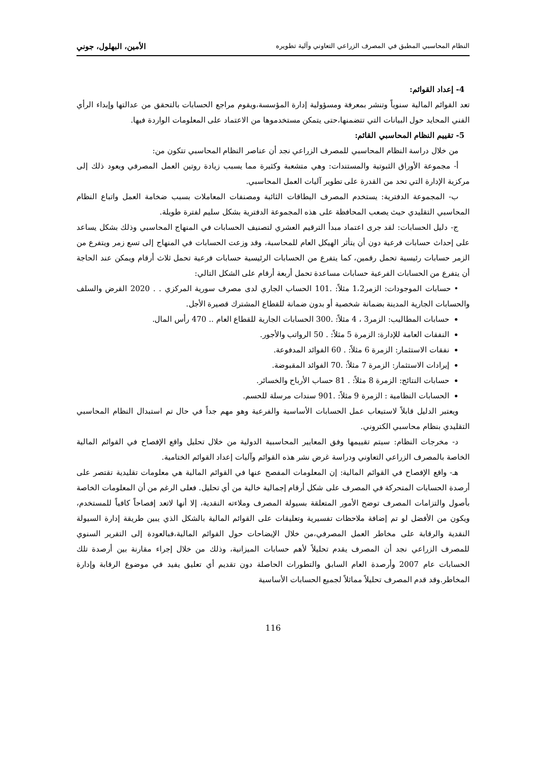النظام المحاسبي المطبق في المصرف الزراعي التعاوني وآلية تطويره الأمين، البهلول، جوني
4- إعداد القوائم:
تعد القوائم المالية سنوياً وتنشر بمعرفة ومسؤولية إدارة المؤسسة،ويقوم مراجع الحسابات بالتحقق من عدالتها وإبداء الرأي الفني المحايد حول البيانات التي تتضمنها،حتى يتمكن مستخدموها من الاعتماد على المعلومات الواردة فيها.
5- تقييم النظام المحاسبي القائم:
من خلال دراسة النظام المحاسبي للمصرف الزراعي نجد أن عناصر النظام المحاسبي تتكون من:
أ- مجموعة الأوراق الثبوتية والمستندات: وهي متشعبة وكثيرة مما يسبب زيادة روتين العمل المصرفي ويعود ذلك إلى مركزية الإدارة التي تحد من القدرة على تطوير آليات العمل المحاسبي.
ب- المجموعة الدفترية: يستخدم المصرف البطاقات الثائبة ومصنفات المعاملات بسبب ضخامة العمل واتباع النظام المحاسبي التقليدي حيث يصعب المحافظة على هذه المجموعة الدفترية بشكل سليم لفترة طويلة.
ج- دليل الحسابات: لقد جرى اعتماد مبدأ الترقيم العشري لتصنيف الحسابات في المنهاج المحاسبي وذلك بشكل يساعد على إحداث حسابات فرعية دون أن يتأثر الهيكل العام للمحاسبة، وقد وزعت الحسابات في المنهاج إلى تسع زمر ويتفرع من الزمر حسابات رئيسية تحمل رقمين، كما يتفرع من الحسابات الرئيسية حسابات فرعية تحمل ثلاث أرقام ويمكن عند الحاجة أن يتفرع من الحسابات الفرعية حسابات مساعدة تحمل أربعة أرقام على الشكل التالي:
• حسابات الموجودات: الزمر1،2 مثلاً: .101 الحساب الجاري لدى مصرف سورية المركزي . . 2020 القرض والسلف والحسابات الجارية المدينة بضمانة شخصية أو بدون ضمانة للقطاع المشترك قصيرة الأجل.
حسابات المطاليب: الزمر3 ، 4 مثلاً: .300 الحسابات الجارية للقطاع العام .. 470 رأس المال.
النفقات العامة للإدارة: الزمرة 5 مثلاً: . 50 الرواتب والأجور.
نفقات الاستثمار: الزمرة 6 مثلاً: . 60 الفوائد المدفوعة.
إيرادات الاستثمار: الزمرة 7 مثلاً: .70 الفوائد المقبوضة.
حسابات النتائج: الزمرة 8 مثلاً: . 81 حساب الأرباح والخسائر.
الحسابات النظامية : الزمرة 9 مثلاً: .901 سندات مرسلة للحسم.
ويعتبر الدليل قابلاً لاستيعاب عمل الحسابات الأساسية والفرعية وهو مهم جداً في حال تم استبدال النظام المحاسبي التقليدي بنظام محاسبي الكتروني.
د- مخرجات النظام: سيتم تقييمها وفق المعايير المحاسبية الدولية من خلال تحليل واقع الإفصاح في القوائم المالية الخاصة بالمصرف الزراعي التعاوني ودراسة غرض نشر هذه القوائم وآليات إعداد القوائم الختامية.
هـ- واقع الإفصاح في القوائم المالية: إن المعلومات المفصح عنها في القوائم المالية هي معلومات تقليدية تقتصر على أرصدة الحسابات المتحركة في المصرف على شكل أرقام إجمالية خالية من أي تحليل. فعلى الرغم من أن المعلومات الخاصة بأصول والتزامات المصرف توضح الأمور المتعلقة بسيولة المصرف وملاءته النقدية، إلا أنها لاتعد إفصاحاً كافياً للمستخدم، ويكون من الأفضل لو تم إضافة ملاحظات تفسيرية وتعليقات على القوائم المالية بالشكل الذي يبين طريقة إدارة السيولة النقدية والرقابة على مخاطر العمل المصرفي،من خلال الإيضاحات حول القوائم المالية،فبالعودة إلى التقرير السنوي للمصرف الزراعي نجد أن المصرف يقدم تحليلاً لأهم حسابات الميزانية، وذلك من خلال إجراء مقارنة بين أرصدة تلك الحسابات عام 2007 وأرصدة العام السابق والتطورات الحاصلة دون تقديم أي تعليق يفيد في موضوع الرقابة وإدارة المخاطر.وقد قدم المصرف تحليلاً مماثلاً لجميع الحسابات الأساسية
116